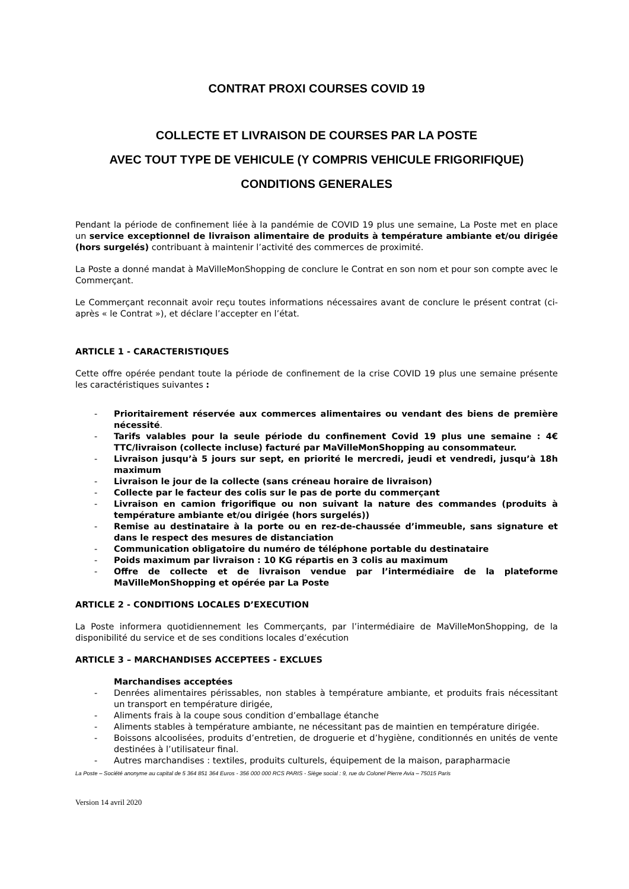CONTRAT PROXI COURSES COVID 19
COLLECTE ET LIVRAISON DE COURSES PAR LA POSTE
AVEC TOUT TYPE DE VEHICULE (Y COMPRIS VEHICULE FRIGORIFIQUE)
CONDITIONS GENERALES
Pendant la période de confinement liée à la pandémie de COVID 19 plus une semaine, La Poste met en place un service exceptionnel de livraison alimentaire de produits à température ambiante et/ou dirigée (hors surgelés) contribuant à maintenir l’activité des commerces de proximité.
La Poste a donné mandat à MaVilleMonShopping de conclure le Contrat en son nom et pour son compte avec le Commerçant.
Le Commerçant reconnait avoir reçu toutes informations nécessaires avant de conclure le présent contrat (ci- après « le Contrat »), et déclare l’accepter en l’état.
ARTICLE 1 - CARACTERISTIQUES
Cette offre opérée pendant toute la période de confinement de la crise COVID 19 plus une semaine présente les caractéristiques suivantes :
- Prioritairement réservée aux commerces alimentaires ou vendant des biens de première nécessité.
- Tarifs valables pour la seule période du confinement Covid 19 plus une semaine : 4€ TTC/livraison (collecte incluse) facturé par MaVilleMonShopping au consommateur.
- Livraison jusqu’à 5 jours sur sept, en priorité le mercredi, jeudi et vendredi, jusqu’à 18h maximum
- Livraison le jour de la collecte (sans créneau horaire de livraison)
- Collecte par le facteur des colis sur le pas de porte du commerçant
- Livraison en camion frigorifique ou non suivant la nature des commandes (produits à température ambiante et/ou dirigée (hors surgelés))
- Remise au destinataire à la porte ou en rez-de-chaussée d’immeuble, sans signature et dans le respect des mesures de distanciation
- Communication obligatoire du numéro de téléphone portable du destinataire
- Poids maximum par livraison : 10 KG répartis en 3 colis au maximum
- Offre de collecte et de livraison vendue par l’intermédiaire de la plateforme MaVilleMonShopping et opérée par La Poste
ARTICLE 2 - CONDITIONS LOCALES D’EXECUTION
La Poste informera quotidiennement les Commerçants, par l’intermédiaire de MaVilleMonShopping, de la disponibilité du service et de ses conditions locales d’exécution
ARTICLE 3 – MARCHANDISES ACCEPTEES - EXCLUES
Marchandises acceptées
- Denrées alimentaires périssables, non stables à température ambiante, et produits frais nécessitant un transport en température dirigée,
- Aliments frais à la coupe sous condition d’emballage étanche
- Aliments stables à température ambiante, ne nécessitant pas de maintien en température dirigée.
- Boissons alcoolisées, produits d’entretien, de droguerie et d’hygiène, conditionnés en unités de vente destinées à l’utilisateur final.
- Autres marchandises : textiles, produits culturels, équipement de la maison, parapharmacie
La Poste – Société anonyme au capital de 5 364 851 364 Euros - 356 000 000 RCS PARIS - Siège social : 9, rue du Colonel Pierre Avia – 75015 Paris
Version 14 avril 2020